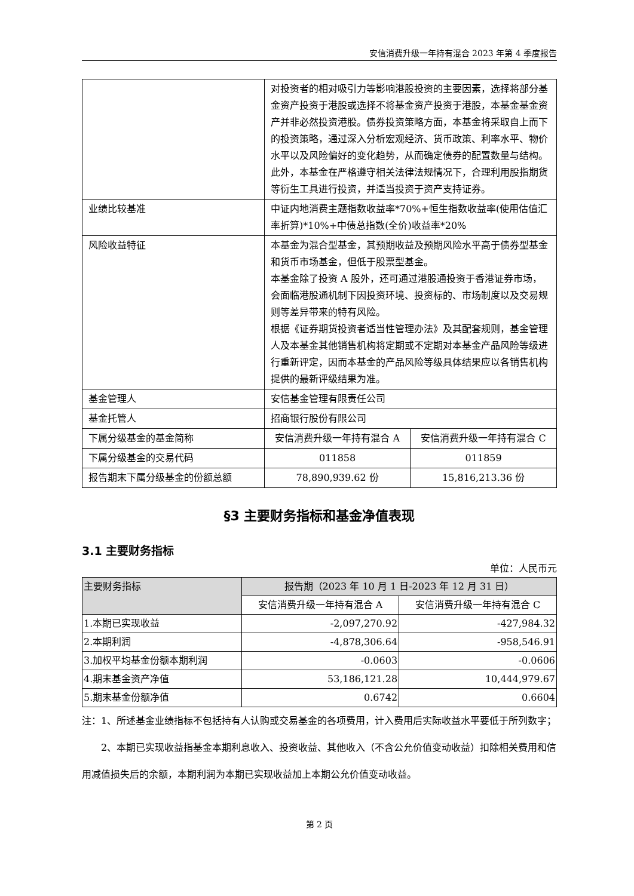安信消费升级一年持有混合 2023 年第 4 季度报告
| | 对投资者的相对吸引力等影响港股投资的主要因素，选择将部分基金资产投资于港股或选择不将基金资产投资于港股，本基金基金资产并非必然投资港股。债券投资策略方面，本基金将采取自上而下的投资策略，通过深入分析宏观经济、货币政策、利率水平、物价水平以及风险偏好的变化趋势，从而确定债券的配置数量与结构。此外，本基金在严格遵守相关法律法规情况下，合理利用股指期货等衍生工具进行投资，并适当投资于资产支持证券。 | |
| 业绩比较基准 | 中证内地消费主题指数收益率*70%+恒生指数收益率(使用估值汇率折算)*10%+中债总指数(全价)收益率*20% | |
| 风险收益特征 | 本基金为混合型基金，其预期收益及预期风险水平高于债券型基金和货币市场基金，但低于股票型基金。 本基金除了投资 A 股外，还可通过港股通投资于香港证券市场，会面临港股通机制下因投资环境、投资标的、市场制度以及交易规则等差异带来的特有风险。 根据《证券期货投资者适当性管理办法》及其配套规则，基金管理人及本基金其他销售机构将定期或不定期对本基金产品风险等级进行重新评定，因而本基金的产品风险等级具体结果应以各销售机构提供的最新评级结果为准。 | |
| 基金管理人 | 安信基金管理有限责任公司 | |
| 基金托管人 | 招商银行股份有限公司 | |
| 下属分级基金的基金简称 | 安信消费升级一年持有混合 A | 安信消费升级一年持有混合 C |
| 下属分级基金的交易代码 | 011858 | 011859 |
| 报告期末下属分级基金的份额总额 | 78,890,939.62 份 | 15,816,213.36 份 |
§3 主要财务指标和基金净值表现
3.1 主要财务指标
单位：人民币元
| 主要财务指标 | 报告期（2023 年 10 月 1 日-2023 年 12 月 31 日） | |
| --- | --- | --- |
| | 安信消费升级一年持有混合 A | 安信消费升级一年持有混合 C |
| 1.本期已实现收益 | -2,097,270.92 | -427,984.32 |
| 2.本期利润 | -4,878,306.64 | -958,546.91 |
| 3.加权平均基金份额本期利润 | -0.0603 | -0.0606 |
| 4.期末基金资产净值 | 53,186,121.28 | 10,444,979.67 |
| 5.期末基金份额净值 | 0.6742 | 0.6604 |
注：1、所述基金业绩指标不包括持有人认购或交易基金的各项费用，计入费用后实际收益水平要低于所列数字；
2、本期已实现收益指基金本期利息收入、投资收益、其他收入（不含公允价值变动收益）扣除相关费用和信用减值损失后的余额，本期利润为本期已实现收益加上本期公允价值变动收益。
第 2 页